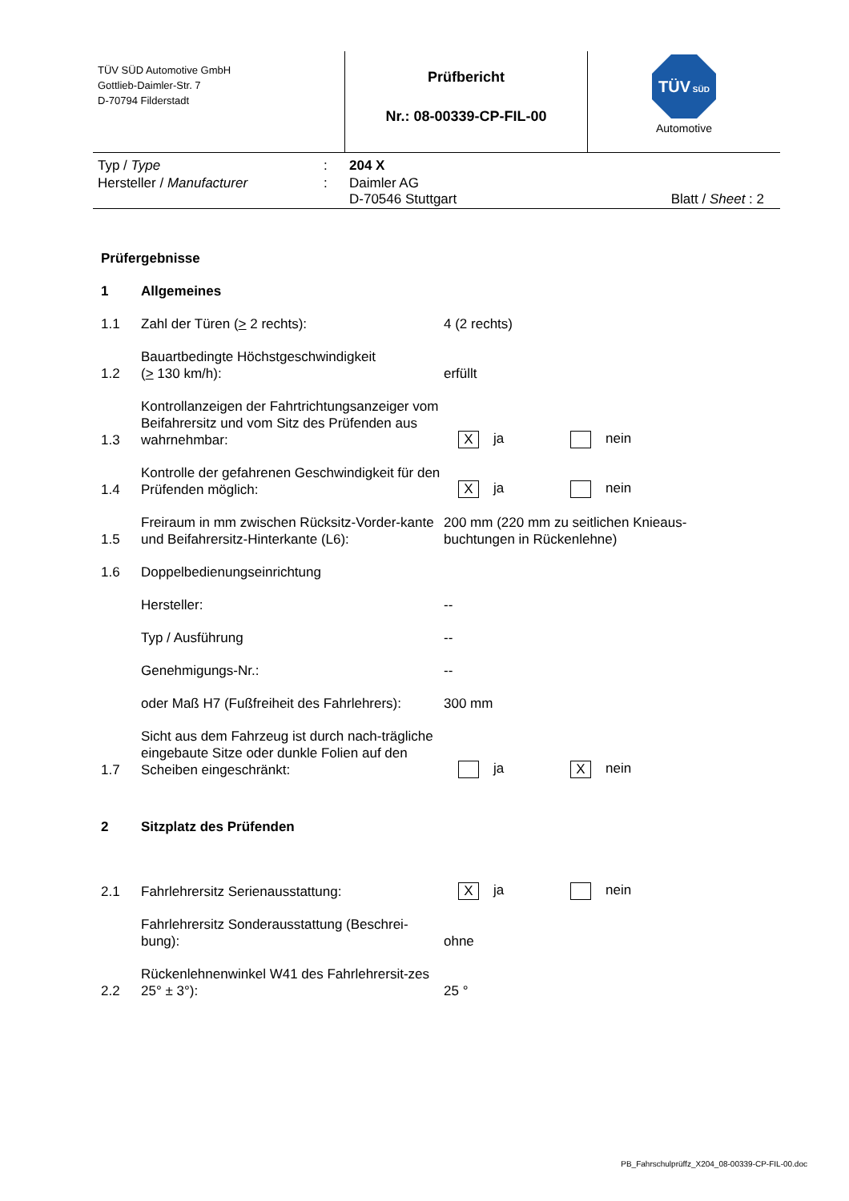TÜV SÜD Automotive GmbH
Gottlieb-Daimler-Str. 7
D-70794 Filderstadt
Prüfbericht
Nr.: 08-00339-CP-FIL-00
TÜV SÜD
Automotive
| Typ / Type | : | 204 X | |
| Hersteller / Manufacturer | : | Daimler AG D-70546 Stuttgart | Blatt / Sheet : 2 |
| Prüfergebnisse | | | |
| 1 | Allgemeines | | |
| 1.1 | Zahl der Türen ( > 2 rechts): | 4 (2 rechts) | |
| 1.2 | Bauartbedingte Höchstgeschwindigkeit ( > 130 km/h): | erfüllt | |
| 1.3 | Kontrollanzeigen der Fahrtrichtungsanzeiger vom Beifahrersitz und vom Sitz des Prüfenden aus wahrnehmbar: | X ja | nein |
| 1.4 | Kontrolle der gefahrenen Geschwindigkeit für den Prüfenden möglich: | X ja | nein |
| 1.5 | Freiraum in mm zwischen Rücksitz-Vorder-kante und Beifahrersitz-Hinterkante (L6): | 200 mm (220 mm zu seitlichen Knieaus- buchtungen in Rückenlehne) | |
| 1.6 | Doppelbedienungseinrichtung | | |
| | Hersteller: | -- | |
| | Typ / Ausführung | -- | |
| | Genehmigungs-Nr.: | -- | |
| | oder Maß H7 (Fußfreiheit des Fahrlehrers): | 300 mm | |
| 1.7 | Sicht aus dem Fahrzeug ist durch nach-trägliche eingebaute Sitze oder dunkle Folien auf den Scheiben eingeschränkt: | ja | X nein |
| 2 | Sitzplatz des Prüfenden | | |
| 2.1 | Fahrlehrersitz Serienausstattung: | X ja | nein |
| | Fahrlehrersitz Sonderausstattung (Beschrei-bung): | ohne | |
| 2.2 | Rückenlehnenwinkel W41 des Fahrlehrersit-zes 25° ± 3°): | 25 ° | |
PB_Fahrschulprüffz_X204_08-00339-CP-FIL-00.doc